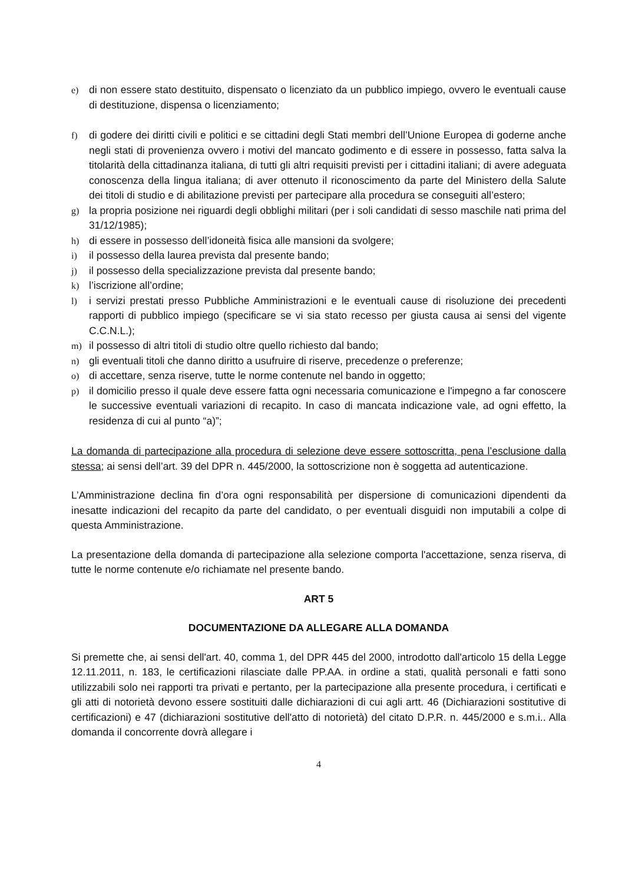e) di non essere stato destituito, dispensato o licenziato da un pubblico impiego, ovvero le eventuali cause di destituzione, dispensa o licenziamento;
f) di godere dei diritti civili e politici e se cittadini degli Stati membri dell’Unione Europea di goderne anche negli stati di provenienza ovvero i motivi del mancato godimento e di essere in possesso, fatta salva la titolarità della cittadinanza italiana, di tutti gli altri requisiti previsti per i cittadini italiani; di avere adeguata conoscenza della lingua italiana; di aver ottenuto il riconoscimento da parte del Ministero della Salute dei titoli di studio e di abilitazione previsti per partecipare alla procedura se conseguiti all’estero;
g) la propria posizione nei riguardi degli obblighi militari (per i soli candidati di sesso maschile nati prima del 31/12/1985);
h) di essere in possesso dell’idoneità fisica alle mansioni da svolgere;
i) il possesso della laurea prevista dal presente bando;
j) il possesso della specializzazione prevista dal presente bando;
k) l’iscrizione all’ordine;
l) i servizi prestati presso Pubbliche Amministrazioni e le eventuali cause di risoluzione dei precedenti rapporti di pubblico impiego (specificare se vi sia stato recesso per giusta causa ai sensi del vigente C.C.N.L.);
m) il possesso di altri titoli di studio oltre quello richiesto dal bando;
n) gli eventuali titoli che danno diritto a usufruire di riserve, precedenze o preferenze;
o) di accettare, senza riserve, tutte le norme contenute nel bando in oggetto;
p) il domicilio presso il quale deve essere fatta ogni necessaria comunicazione e l'impegno a far conoscere le successive eventuali variazioni di recapito. In caso di mancata indicazione vale, ad ogni effetto, la residenza di cui al punto “a)”;
La domanda di partecipazione alla procedura di selezione deve essere sottoscritta, pena l’esclusione dalla stessa; ai sensi dell’art. 39 del DPR n. 445/2000, la sottoscrizione non è soggetta ad autenticazione.
L’Amministrazione declina fin d’ora ogni responsabilità per dispersione di comunicazioni dipendenti da inesatte indicazioni del recapito da parte del candidato, o per eventuali disguidi non imputabili a colpe di questa Amministrazione.
La presentazione della domanda di partecipazione alla selezione comporta l'accettazione, senza riserva, di tutte le norme contenute e/o richiamate nel presente bando.
ART 5
DOCUMENTAZIONE DA ALLEGARE ALLA DOMANDA
Si premette che, ai sensi dell'art. 40, comma 1, del DPR 445 del 2000, introdotto dall'articolo 15 della Legge 12.11.2011, n. 183, le certificazioni rilasciate dalle PP.AA. in ordine a stati, qualità personali e fatti sono utilizzabili solo nei rapporti tra privati e pertanto, per la partecipazione alla presente procedura, i certificati e gli atti di notorietà devono essere sostituiti dalle dichiarazioni di cui agli artt. 46 (Dichiarazioni sostitutive di certificazioni) e 47 (dichiarazioni sostitutive dell'atto di notorietà) del citato D.P.R. n. 445/2000 e s.m.i.. Alla domanda il concorrente dovrà allegare i
4